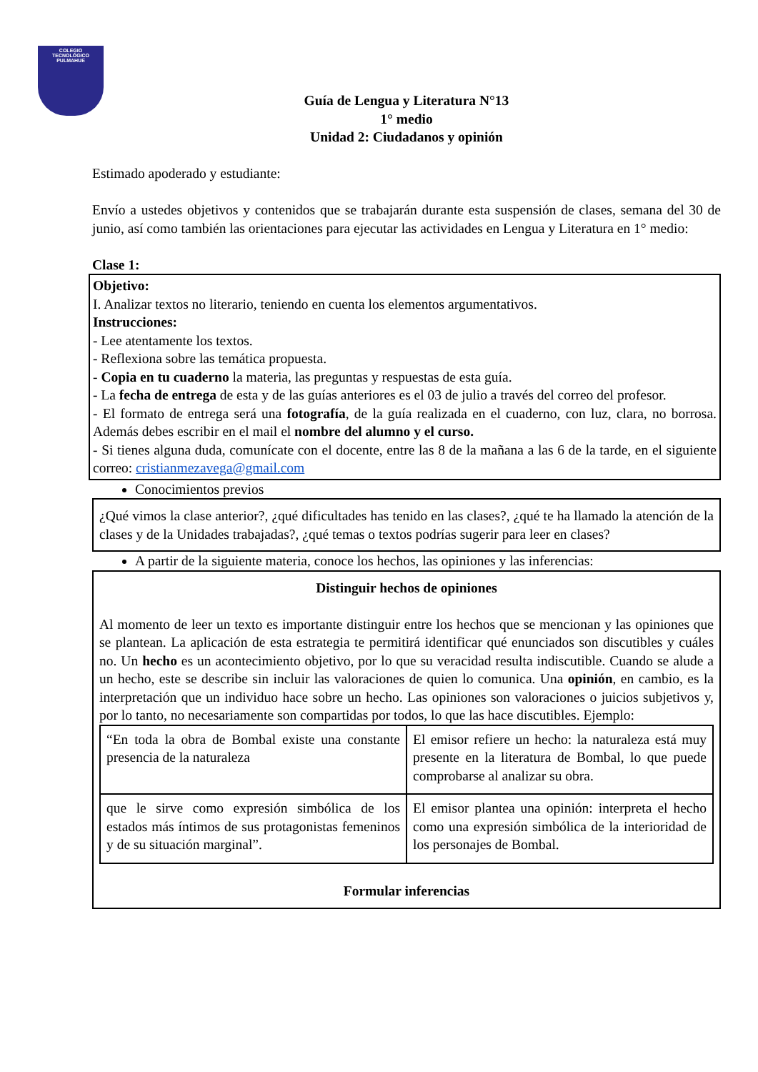COLEGIO
TECNOLÓGICO
PULMAHUE
Guía de Lengua y Literatura N°13
1° medio
Unidad 2: Ciudadanos y opinión
Estimado apoderado y estudiante:
Envío a ustedes objetivos y contenidos que se trabajarán durante esta suspensión de clases, semana del 30 de junio, así como también las orientaciones para ejecutar las actividades en Lengua y Literatura en 1° medio:
Clase 1:
Objetivo:
I. Analizar textos no literario, teniendo en cuenta los elementos argumentativos.
Instrucciones:
- Lee atentamente los textos.
- Reflexiona sobre las temática propuesta.
- Copia en tu cuaderno la materia, las preguntas y respuestas de esta guía.
- La fecha de entrega de esta y de las guías anteriores es el 03 de julio a través del correo del profesor.
- El formato de entrega será una fotografía, de la guía realizada en el cuaderno, con luz, clara, no borrosa. Además debes escribir en el mail el nombre del alumno y el curso.
- Si tienes alguna duda, comunícate con el docente, entre las 8 de la mañana a las 6 de la tarde, en el siguiente correo: cristianmezavega@gmail.com
Conocimientos previos
¿Qué vimos la clase anterior?, ¿qué dificultades has tenido en las clases?, ¿qué te ha llamado la atención de la clases y de la Unidades trabajadas?, ¿qué temas o textos podrías sugerir para leer en clases?
A partir de la siguiente materia, conoce los hechos, las opiniones y las inferencias:
Distinguir hechos de opiniones
Al momento de leer un texto es importante distinguir entre los hechos que se mencionan y las opiniones que se plantean. La aplicación de esta estrategia te permitirá identificar qué enunciados son discutibles y cuáles no. Un hecho es un acontecimiento objetivo, por lo que su veracidad resulta indiscutible. Cuando se alude a un hecho, este se describe sin incluir las valoraciones de quien lo comunica. Una opinión, en cambio, es la interpretación que un individuo hace sobre un hecho. Las opiniones son valoraciones o juicios subjetivos y, por lo tanto, no necesariamente son compartidas por todos, lo que las hace discutibles. Ejemplo:
| “En toda la obra de Bombal existe una constante presencia de la naturaleza | El emisor refiere un hecho: la naturaleza está muy presente en la literatura de Bombal, lo que puede comprobarse al analizar su obra. |
| que le sirve como expresión simbólica de los estados más íntimos de sus protagonistas femeninos y de su situación marginal”. | El emisor plantea una opinión: interpreta el hecho como una expresión simbólica de la interioridad de los personajes de Bombal. |
Formular inferencias